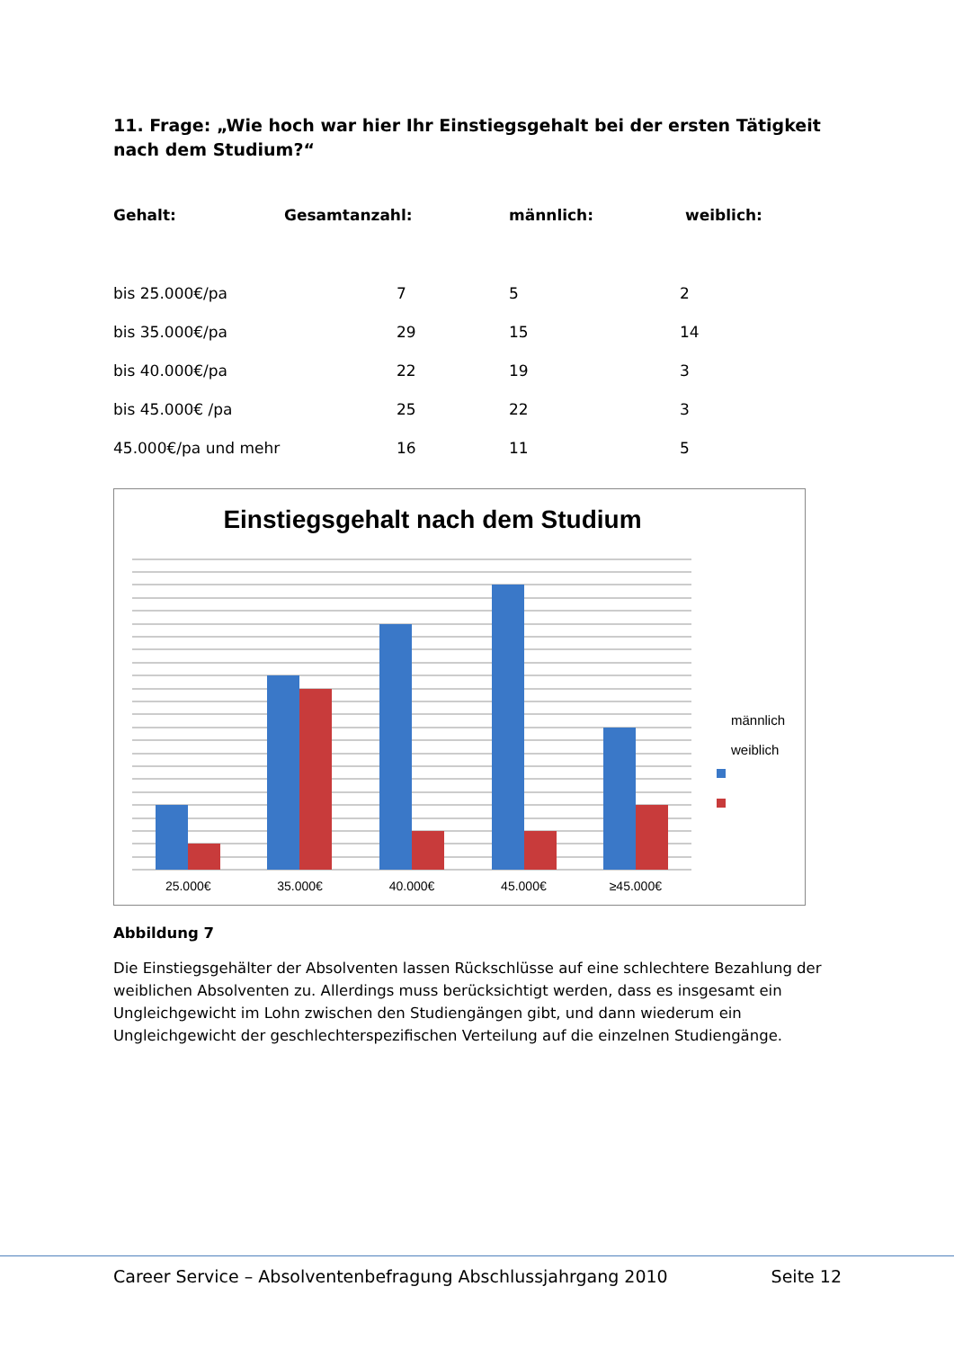11. Frage: „Wie hoch war hier Ihr Einstiegsgehalt bei der ersten Tätigkeit nach dem Studium?“
| Gehalt: | Gesamtanzahl: | männlich: | weiblich: |
| --- | --- | --- | --- |
| bis 25.000€/pa | 7 | 5 | 2 |
| bis 35.000€/pa | 29 | 15 | 14 |
| bis 40.000€/pa | 22 | 19 | 3 |
| bis 45.000€ /pa | 25 | 22 | 3 |
| 45.000€/pa und mehr | 16 | 11 | 5 |
Einstiegsgehalt nach dem Studium
männlich
weiblich
25.000€ 35.000€ 40.000€ 45.000€ ≥45.000€
Abbildung 7
Die Einstiegsgehälter der Absolventen lassen Rückschlüsse auf eine schlechtere Bezahlung der weiblichen Absolventen zu. Allerdings muss berücksichtigt werden, dass es insgesamt ein Ungleichgewicht im Lohn zwischen den Studiengängen gibt, und dann wiederum ein Ungleichgewicht der geschlechterspezifischen Verteilung auf die einzelnen Studiengänge.
Career Service – Absolventenbefragung Abschlussjahrgang 2010 Seite 12